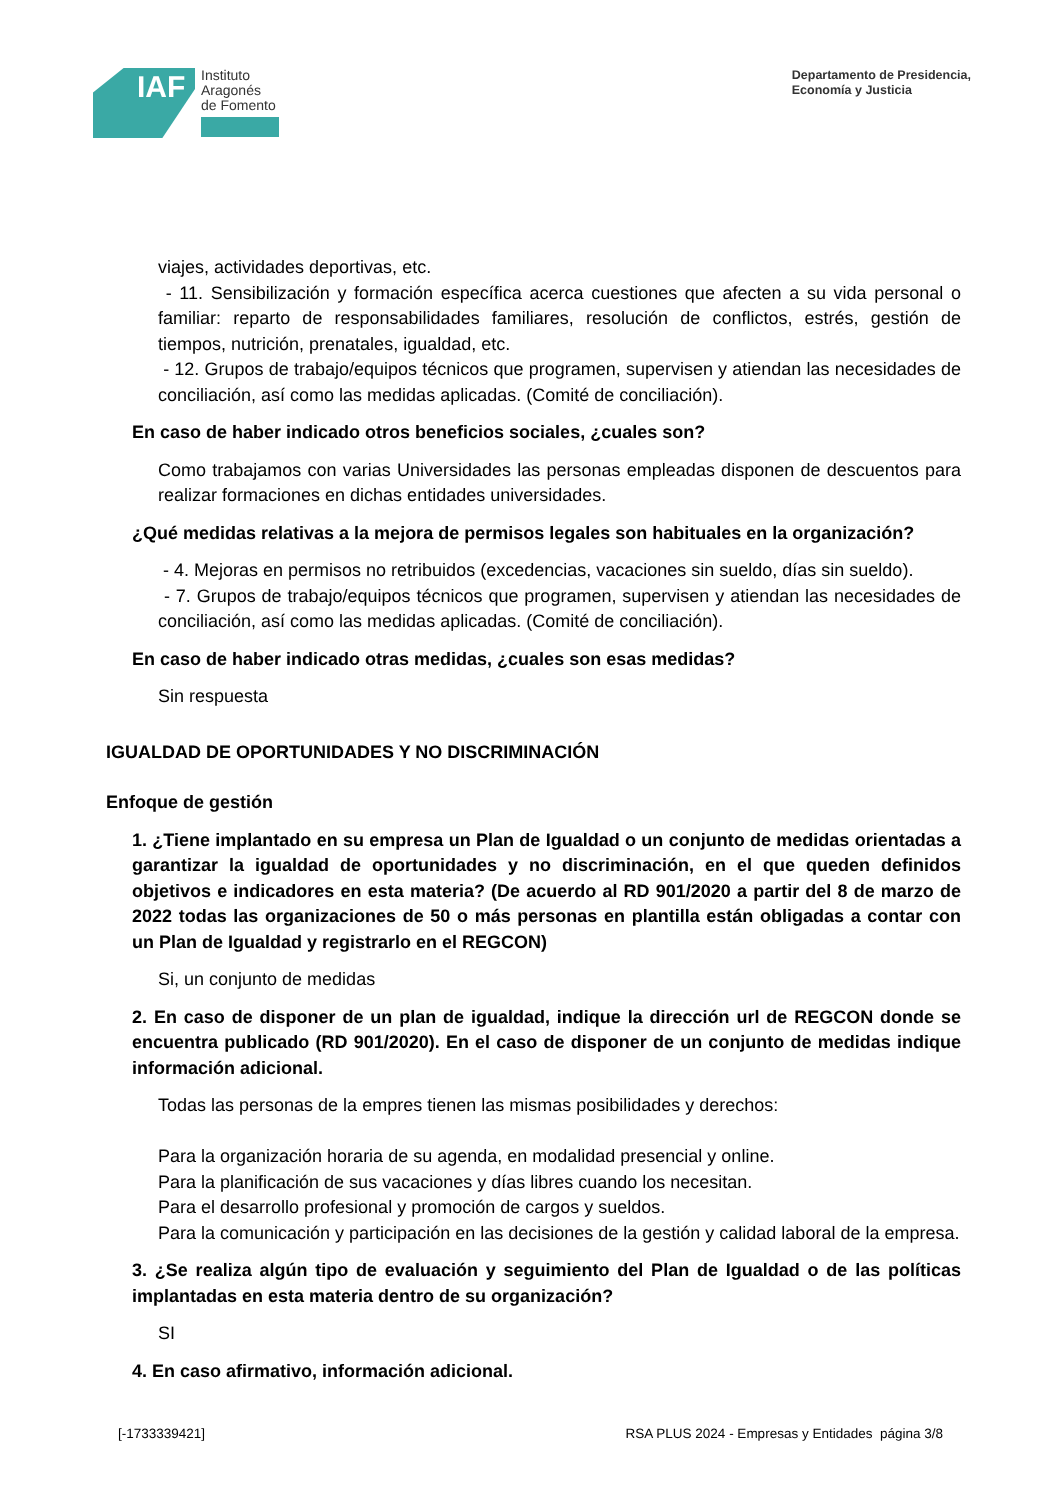IAF
Instituto
Aragonés
de Fomento
Departamento de Presidencia,
Economía y Justicia
viajes, actividades deportivas, etc.
- 11. Sensibilización y formación específica acerca cuestiones que afecten a su vida personal o familiar: reparto de responsabilidades familiares, resolución de conflictos, estrés, gestión de tiempos, nutrición, prenatales, igualdad, etc.
- 12. Grupos de trabajo/equipos técnicos que programen, supervisen y atiendan las necesidades de conciliación, así como las medidas aplicadas. (Comité de conciliación).
En caso de haber indicado otros beneficios sociales, ¿cuales son?
Como trabajamos con varias Universidades las personas empleadas disponen de descuentos para realizar formaciones en dichas entidades universidades.
¿Qué medidas relativas a la mejora de permisos legales son habituales en la organización?
- 4. Mejoras en permisos no retribuidos (excedencias, vacaciones sin sueldo, días sin sueldo).
- 7. Grupos de trabajo/equipos técnicos que programen, supervisen y atiendan las necesidades de conciliación, así como las medidas aplicadas. (Comité de conciliación).
En caso de haber indicado otras medidas, ¿cuales son esas medidas?
Sin respuesta
IGUALDAD DE OPORTUNIDADES Y NO DISCRIMINACIÓN
Enfoque de gestión
1. ¿Tiene implantado en su empresa un Plan de Igualdad o un conjunto de medidas orientadas a garantizar la igualdad de oportunidades y no discriminación, en el que queden definidos objetivos e indicadores en esta materia? (De acuerdo al RD 901/2020 a partir del 8 de marzo de 2022 todas las organizaciones de 50 o más personas en plantilla están obligadas a contar con un Plan de Igualdad y registrarlo en el REGCON)
Si, un conjunto de medidas
2. En caso de disponer de un plan de igualdad, indique la dirección url de REGCON donde se encuentra publicado (RD 901/2020). En el caso de disponer de un conjunto de medidas indique información adicional.
Todas las personas de la empres tienen las mismas posibilidades y derechos:
Para la organización horaria de su agenda, en modalidad presencial y online.
Para la planificación de sus vacaciones y días libres cuando los necesitan.
Para el desarrollo profesional y promoción de cargos y sueldos.
Para la comunicación y participación en las decisiones de la gestión y calidad laboral de la empresa.
3. ¿Se realiza algún tipo de evaluación y seguimiento del Plan de Igualdad o de las políticas implantadas en esta materia dentro de su organización?
SI
4. En caso afirmativo, información adicional.
[-1733339421] RSA PLUS 2024 - Empresas y Entidades página 3/8